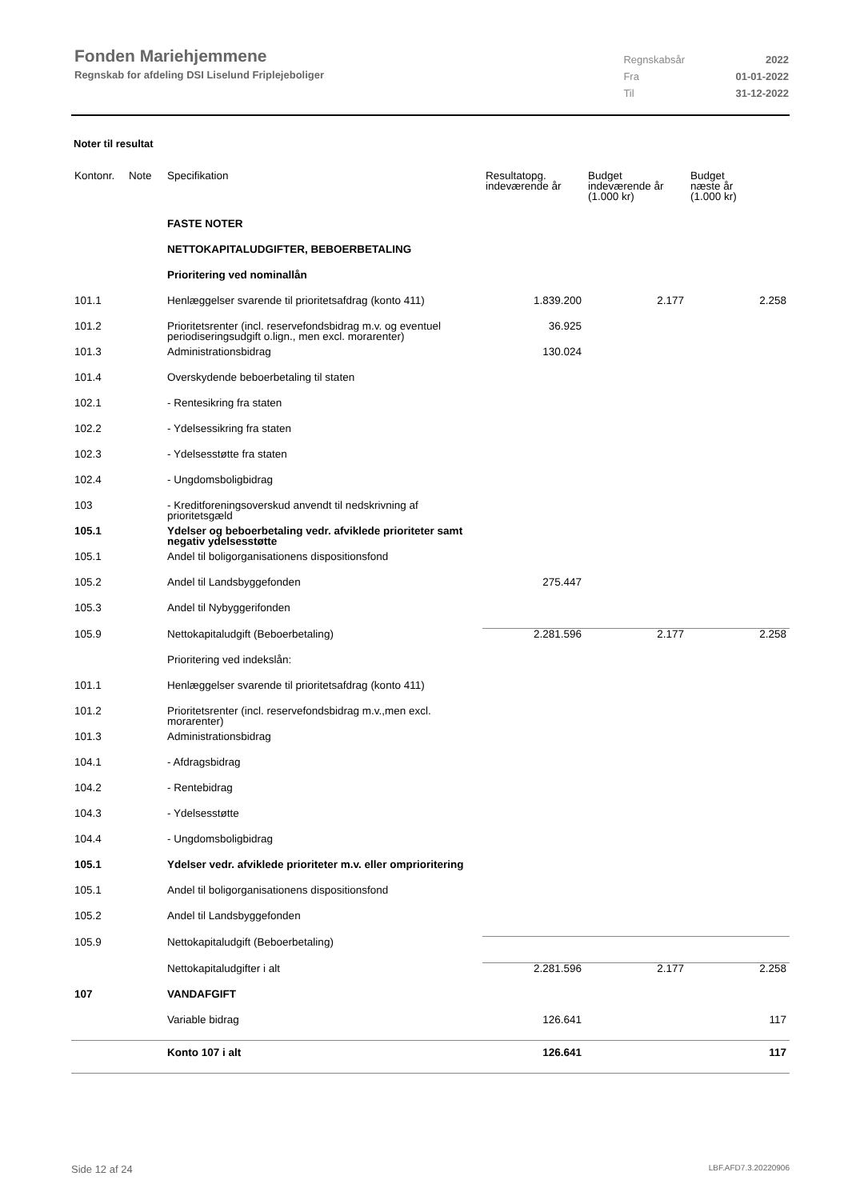Fonden Mariehjemmene
Regnskab for afdeling DSI Liselund Friplejeboliger
| Regnskabsår | 2022 |
| Fra | 01-01-2022 |
| Til | 31-12-2022 |
Noter til resultat
| Kontonr. | Note | Specifikation | Resultatopg. indeværende år | Budget indeværende år (1.000 kr) | Budget næste år (1.000 kr) |
| --- | --- | --- | --- | --- | --- |
| | | FASTE NOTER | | | |
| | | NETTOKAPITALUDGIFTER, BEBOERBETALING | | | |
| | | Prioritering ved nominallån | | | |
| 101.1 | | Henlæggelser svarende til prioritetsafdrag (konto 411) | 1.839.200 | 2.177 | 2.258 |
| 101.2 | | Prioritetsrenter (incl. reservefondsbidrag m.v. og eventuel periodiseringsudgift o.lign., men excl. morarenter) | 36.925 | | |
| 101.3 | | Administrationsbidrag | 130.024 | | |
| 101.4 | | Overskydende beboerbetaling til staten | | | |
| 102.1 | | - Rentesikring fra staten | | | |
| 102.2 | | - Ydelsessikring fra staten | | | |
| 102.3 | | - Ydelsesstøtte fra staten | | | |
| 102.4 | | - Ungdomsboligbidrag | | | |
| 103 | | - Kreditforeningsoverskud anvendt til nedskrivning af prioritetsgæld | | | |
| 105.1 | | Ydelser og beboerbetaling vedr. afviklede prioriteter samt negativ ydelsesstøtte | | | |
| 105.1 | | Andel til boligorganisationens dispositionsfond | | | |
| 105.2 | | Andel til Landsbyggefonden | 275.447 | | |
| 105.3 | | Andel til Nybyggerifonden | | | |
| 105.9 | | Nettokapitaludgift (Beboerbetaling) | 2.281.596 | 2.177 | 2.258 |
| | | Prioritering ved indekslån: | | | |
| 101.1 | | Henlæggelser svarende til prioritetsafdrag (konto 411) | | | |
| 101.2 | | Prioritetsrenter (incl. reservefondsbidrag m.v.,men excl. morarenter) | | | |
| 101.3 | | Administrationsbidrag | | | |
| 104.1 | | - Afdragsbidrag | | | |
| 104.2 | | - Rentebidrag | | | |
| 104.3 | | - Ydelsesstøtte | | | |
| 104.4 | | - Ungdomsboligbidrag | | | |
| 105.1 | | Ydelser vedr. afviklede prioriteter m.v. eller omprioritering | | | |
| 105.1 | | Andel til boligorganisationens dispositionsfond | | | |
| 105.2 | | Andel til Landsbyggefonden | | | |
| 105.9 | | Nettokapitaludgift (Beboerbetaling) | | | |
| | | Nettokapitaludgifter i alt | 2.281.596 | 2.177 | 2.258 |
| 107 | | VANDAFGIFT | | | |
| | | Variable bidrag | 126.641 | | 117 |
| | | Konto 107 i alt | 126.641 | | 117 |
Side 12 af 24 LBF.AFD7.3.20220906